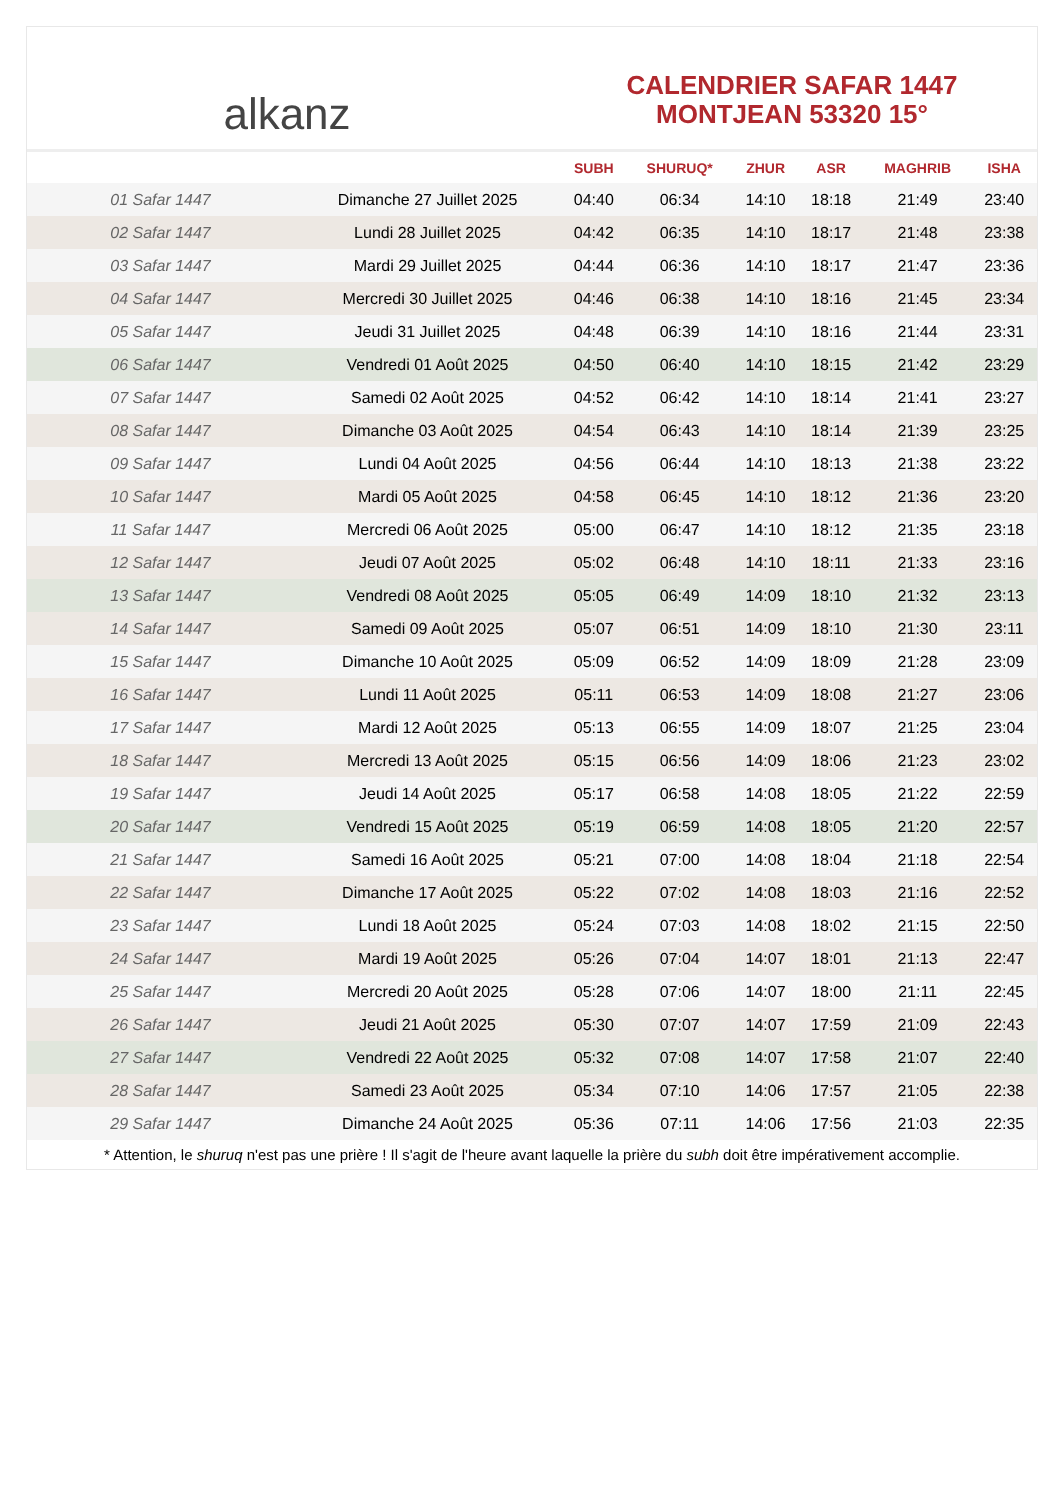alkanz
CALENDRIER SAFAR 1447
MONTJEAN 53320 15°
| | | SUBH | SHURUQ* | ZHUR | ASR | MAGHRIB | ISHA |
| --- | --- | --- | --- | --- | --- | --- | --- |
| 01 Safar 1447 | Dimanche 27 Juillet 2025 | 04:40 | 06:34 | 14:10 | 18:18 | 21:49 | 23:40 |
| 02 Safar 1447 | Lundi 28 Juillet 2025 | 04:42 | 06:35 | 14:10 | 18:17 | 21:48 | 23:38 |
| 03 Safar 1447 | Mardi 29 Juillet 2025 | 04:44 | 06:36 | 14:10 | 18:17 | 21:47 | 23:36 |
| 04 Safar 1447 | Mercredi 30 Juillet 2025 | 04:46 | 06:38 | 14:10 | 18:16 | 21:45 | 23:34 |
| 05 Safar 1447 | Jeudi 31 Juillet 2025 | 04:48 | 06:39 | 14:10 | 18:16 | 21:44 | 23:31 |
| 06 Safar 1447 | Vendredi 01 Août 2025 | 04:50 | 06:40 | 14:10 | 18:15 | 21:42 | 23:29 |
| 07 Safar 1447 | Samedi 02 Août 2025 | 04:52 | 06:42 | 14:10 | 18:14 | 21:41 | 23:27 |
| 08 Safar 1447 | Dimanche 03 Août 2025 | 04:54 | 06:43 | 14:10 | 18:14 | 21:39 | 23:25 |
| 09 Safar 1447 | Lundi 04 Août 2025 | 04:56 | 06:44 | 14:10 | 18:13 | 21:38 | 23:22 |
| 10 Safar 1447 | Mardi 05 Août 2025 | 04:58 | 06:45 | 14:10 | 18:12 | 21:36 | 23:20 |
| 11 Safar 1447 | Mercredi 06 Août 2025 | 05:00 | 06:47 | 14:10 | 18:12 | 21:35 | 23:18 |
| 12 Safar 1447 | Jeudi 07 Août 2025 | 05:02 | 06:48 | 14:10 | 18:11 | 21:33 | 23:16 |
| 13 Safar 1447 | Vendredi 08 Août 2025 | 05:05 | 06:49 | 14:09 | 18:10 | 21:32 | 23:13 |
| 14 Safar 1447 | Samedi 09 Août 2025 | 05:07 | 06:51 | 14:09 | 18:10 | 21:30 | 23:11 |
| 15 Safar 1447 | Dimanche 10 Août 2025 | 05:09 | 06:52 | 14:09 | 18:09 | 21:28 | 23:09 |
| 16 Safar 1447 | Lundi 11 Août 2025 | 05:11 | 06:53 | 14:09 | 18:08 | 21:27 | 23:06 |
| 17 Safar 1447 | Mardi 12 Août 2025 | 05:13 | 06:55 | 14:09 | 18:07 | 21:25 | 23:04 |
| 18 Safar 1447 | Mercredi 13 Août 2025 | 05:15 | 06:56 | 14:09 | 18:06 | 21:23 | 23:02 |
| 19 Safar 1447 | Jeudi 14 Août 2025 | 05:17 | 06:58 | 14:08 | 18:05 | 21:22 | 22:59 |
| 20 Safar 1447 | Vendredi 15 Août 2025 | 05:19 | 06:59 | 14:08 | 18:05 | 21:20 | 22:57 |
| 21 Safar 1447 | Samedi 16 Août 2025 | 05:21 | 07:00 | 14:08 | 18:04 | 21:18 | 22:54 |
| 22 Safar 1447 | Dimanche 17 Août 2025 | 05:22 | 07:02 | 14:08 | 18:03 | 21:16 | 22:52 |
| 23 Safar 1447 | Lundi 18 Août 2025 | 05:24 | 07:03 | 14:08 | 18:02 | 21:15 | 22:50 |
| 24 Safar 1447 | Mardi 19 Août 2025 | 05:26 | 07:04 | 14:07 | 18:01 | 21:13 | 22:47 |
| 25 Safar 1447 | Mercredi 20 Août 2025 | 05:28 | 07:06 | 14:07 | 18:00 | 21:11 | 22:45 |
| 26 Safar 1447 | Jeudi 21 Août 2025 | 05:30 | 07:07 | 14:07 | 17:59 | 21:09 | 22:43 |
| 27 Safar 1447 | Vendredi 22 Août 2025 | 05:32 | 07:08 | 14:07 | 17:58 | 21:07 | 22:40 |
| 28 Safar 1447 | Samedi 23 Août 2025 | 05:34 | 07:10 | 14:06 | 17:57 | 21:05 | 22:38 |
| 29 Safar 1447 | Dimanche 24 Août 2025 | 05:36 | 07:11 | 14:06 | 17:56 | 21:03 | 22:35 |
* Attention, le shuruq n'est pas une prière ! Il s'agit de l'heure avant laquelle la prière du subh doit être impérativement accomplie.